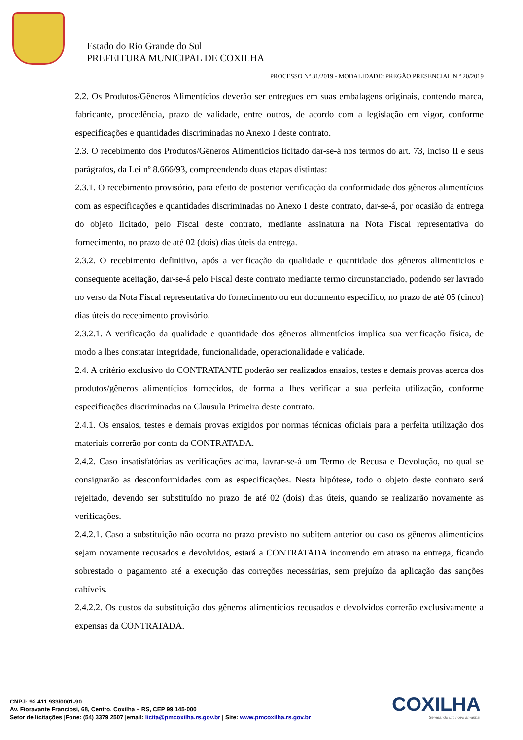Estado do Rio Grande do Sul
PREFEITURA MUNICIPAL DE COXILHA
PROCESSO Nº 31/2019 - MODALIDADE: PREGÃO PRESENCIAL N.º 20/2019
2.2. Os Produtos/Gêneros Alimentícios deverão ser entregues em suas embalagens originais, contendo marca, fabricante, procedência, prazo de validade, entre outros, de acordo com a legislação em vigor, conforme especificações e quantidades discriminadas no Anexo I deste contrato.
2.3. O recebimento dos Produtos/Gêneros Alimentícios licitado dar-se-á nos termos do art. 73, inciso II e seus parágrafos, da Lei nº 8.666/93, compreendendo duas etapas distintas:
2.3.1. O recebimento provisório, para efeito de posterior verificação da conformidade dos gêneros alimentícios com as especificações e quantidades discriminadas no Anexo I deste contrato, dar-se-á, por ocasião da entrega do objeto licitado, pelo Fiscal deste contrato, mediante assinatura na Nota Fiscal representativa do fornecimento, no prazo de até 02 (dois) dias úteis da entrega.
2.3.2. O recebimento definitivo, após a verificação da qualidade e quantidade dos gêneros alimenticios e consequente aceitação, dar-se-á pelo Fiscal deste contrato mediante termo circunstanciado, podendo ser lavrado no verso da Nota Fiscal representativa do fornecimento ou em documento específico, no prazo de até 05 (cinco) dias úteis do recebimento provisório.
2.3.2.1. A verificação da qualidade e quantidade dos gêneros alimentícios implica sua verificação física, de modo a lhes constatar integridade, funcionalidade, operacionalidade e validade.
2.4. A critério exclusivo do CONTRATANTE poderão ser realizados ensaios, testes e demais provas acerca dos produtos/gêneros alimentícios fornecidos, de forma a lhes verificar a sua perfeita utilização, conforme especificações discriminadas na Clausula Primeira deste contrato.
2.4.1. Os ensaios, testes e demais provas exigidos por normas técnicas oficiais para a perfeita utilização dos materiais correrão por conta da CONTRATADA.
2.4.2. Caso insatisfatórias as verificações acima, lavrar-se-á um Termo de Recusa e Devolução, no qual se consignarão as desconformidades com as especificações. Nesta hipótese, todo o objeto deste contrato será rejeitado, devendo ser substituído no prazo de até 02 (dois) dias úteis, quando se realizarão novamente as verificações.
2.4.2.1. Caso a substituição não ocorra no prazo previsto no subitem anterior ou caso os gêneros alimentícios sejam novamente recusados e devolvidos, estará a CONTRATADA incorrendo em atraso na entrega, ficando sobrestado o pagamento até a execução das correções necessárias, sem prejuízo da aplicação das sanções cabíveis.
2.4.2.2. Os custos da substituição dos gêneros alimentícios recusados e devolvidos correrão exclusivamente a expensas da CONTRATADA.
CNPJ: 92.411.933/0001-90
Av. Fioravante Franciosi, 68, Centro, Coxilha – RS, CEP 99.145-000
Setor de licitações |Fone: (54) 3379 2507 |email: licita@pmcoxilha.rs.gov.br | Site: www.pmcoxilha.rs.gov.br
COXILHA
Semeando um novo amanhã.